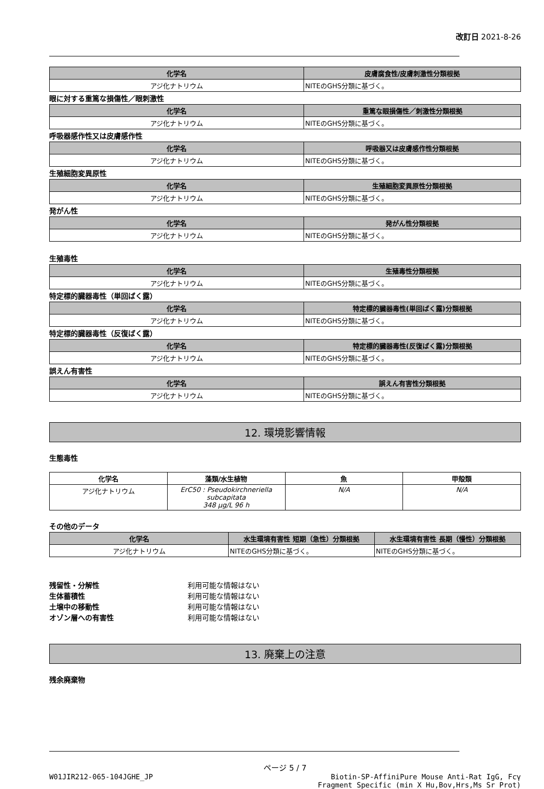改訂日 2021-8-26
| 化学名 | 皮膚腐食性/皮膚刺激性分類根拠 |
| --- | --- |
| アジ化ナトリウム | NITEのGHS分類に基づく。 |
眼に対する重篤な損傷性／眼刺激性
| 化学名 | 重篤な眼損傷性／刺激性分類根拠 |
| --- | --- |
| アジ化ナトリウム | NITEのGHS分類に基づく。 |
呼吸器感作性又は皮膚感作性
| 化学名 | 呼吸器又は皮膚感作性分類根拠 |
| --- | --- |
| アジ化ナトリウム | NITEのGHS分類に基づく。 |
生殖細胞変異原性
| 化学名 | 生殖細胞変異原性分類根拠 |
| --- | --- |
| アジ化ナトリウム | NITEのGHS分類に基づく。 |
発がん性
| 化学名 | 発がん性分類根拠 |
| --- | --- |
| アジ化ナトリウム | NITEのGHS分類に基づく。 |
生殖毒性
| 化学名 | 生殖毒性分類根拠 |
| --- | --- |
| アジ化ナトリウム | NITEのGHS分類に基づく。 |
特定標的臓器毒性（単回ばく露）
| 化学名 | 特定標的臓器毒性(単回ばく露)分類根拠 |
| --- | --- |
| アジ化ナトリウム | NITEのGHS分類に基づく。 |
特定標的臓器毒性（反復ばく露）
| 化学名 | 特定標的臓器毒性(反復ばく露)分類根拠 |
| --- | --- |
| アジ化ナトリウム | NITEのGHS分類に基づく。 |
誤えん有害性
| 化学名 | 誤えん有害性分類根拠 |
| --- | --- |
| アジ化ナトリウム | NITEのGHS分類に基づく。 |
12. 環境影響情報
生態毒性
| 化学名 | 藻類/水生植物 | 魚 | 甲殻類 |
| --- | --- | --- | --- |
| アジ化ナトリウム | ErC50 : Pseudokirchneriella subcapitata 348 μg/L 96 h | N/A | N/A |
その他のデータ
| 化学名 | 水生環境有害性 短期（急性）分類根拠 | 水生環境有害性 長期（慢性）分類根拠 |
| --- | --- | --- |
| アジ化ナトリウム | NITEのGHS分類に基づく。 | NITEのGHS分類に基づく。 |
残留性・分解性 利用可能な情報はない
生体蓄積性 利用可能な情報はない
土壌中の移動性 利用可能な情報はない
オゾン層への有害性 利用可能な情報はない
13. 廃棄上の注意
残余廃棄物
ページ 5 / 7
W01JIR212-065-104JGHE_JP Biotin-SP-AffiniPure Mouse Anti-Rat IgG, Fcγ
Fragment Specific (min X Hu,Bov,Hrs,Ms Sr Prot)